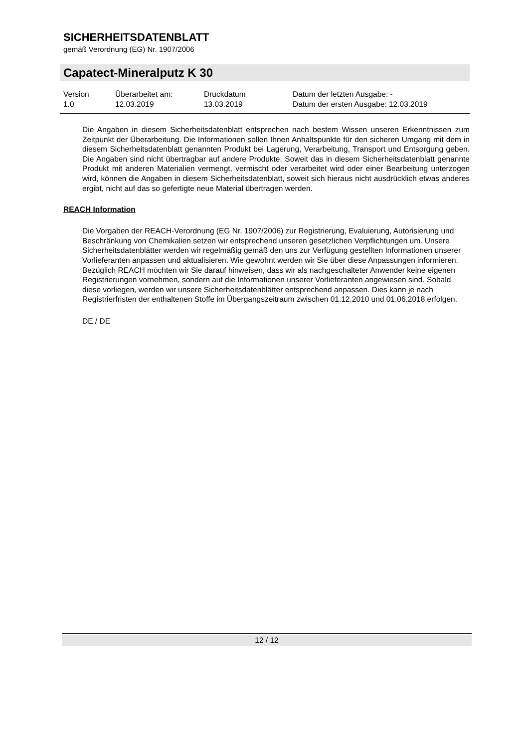SICHERHEITSDATENBLATT
gemäß Verordnung (EG) Nr. 1907/2006
Capatect-Mineralputz K 30
Version
1.0
Überarbeitet am:
12.03.2019
Druckdatum
13.03.2019
Datum der letzten Ausgabe: -
Datum der ersten Ausgabe: 12.03.2019
Die Angaben in diesem Sicherheitsdatenblatt entsprechen nach bestem Wissen unseren Erkenntnissen zum Zeitpunkt der Überarbeitung. Die Informationen sollen Ihnen Anhaltspunkte für den sicheren Umgang mit dem in diesem Sicherheitsdatenblatt genannten Produkt bei Lagerung, Verarbeitung, Transport und Entsorgung geben. Die Angaben sind nicht übertragbar auf andere Produkte. Soweit das in diesem Sicherheitsdatenblatt genannte Produkt mit anderen Materialien vermengt, vermischt oder verarbeitet wird oder einer Bearbeitung unterzogen wird, können die Angaben in diesem Sicherheitsdatenblatt, soweit sich hieraus nicht ausdrücklich etwas anderes ergibt, nicht auf das so gefertigte neue Material übertragen werden.
REACH Information
Die Vorgaben der REACH-Verordnung (EG Nr. 1907/2006) zur Registrierung, Evaluierung, Autorisierung und Beschränkung von Chemikalien setzen wir entsprechend unseren gesetzlichen Verpflichtungen um. Unsere Sicherheitsdatenblätter werden wir regelmäßig gemäß den uns zur Verfügung gestellten Informationen unserer Vorlieferanten anpassen und aktualisieren. Wie gewohnt werden wir Sie über diese Anpassungen informieren.
Bezüglich REACH möchten wir Sie darauf hinweisen, dass wir als nachgeschalteter Anwender keine eigenen Registrierungen vornehmen, sondern auf die Informationen unserer Vorlieferanten angewiesen sind. Sobald diese vorliegen, werden wir unsere Sicherheitsdatenblätter entsprechend anpassen. Dies kann je nach Registrierfristen der enthaltenen Stoffe im Übergangszeitraum zwischen 01.12.2010 und 01.06.2018 erfolgen.
DE / DE
12 / 12